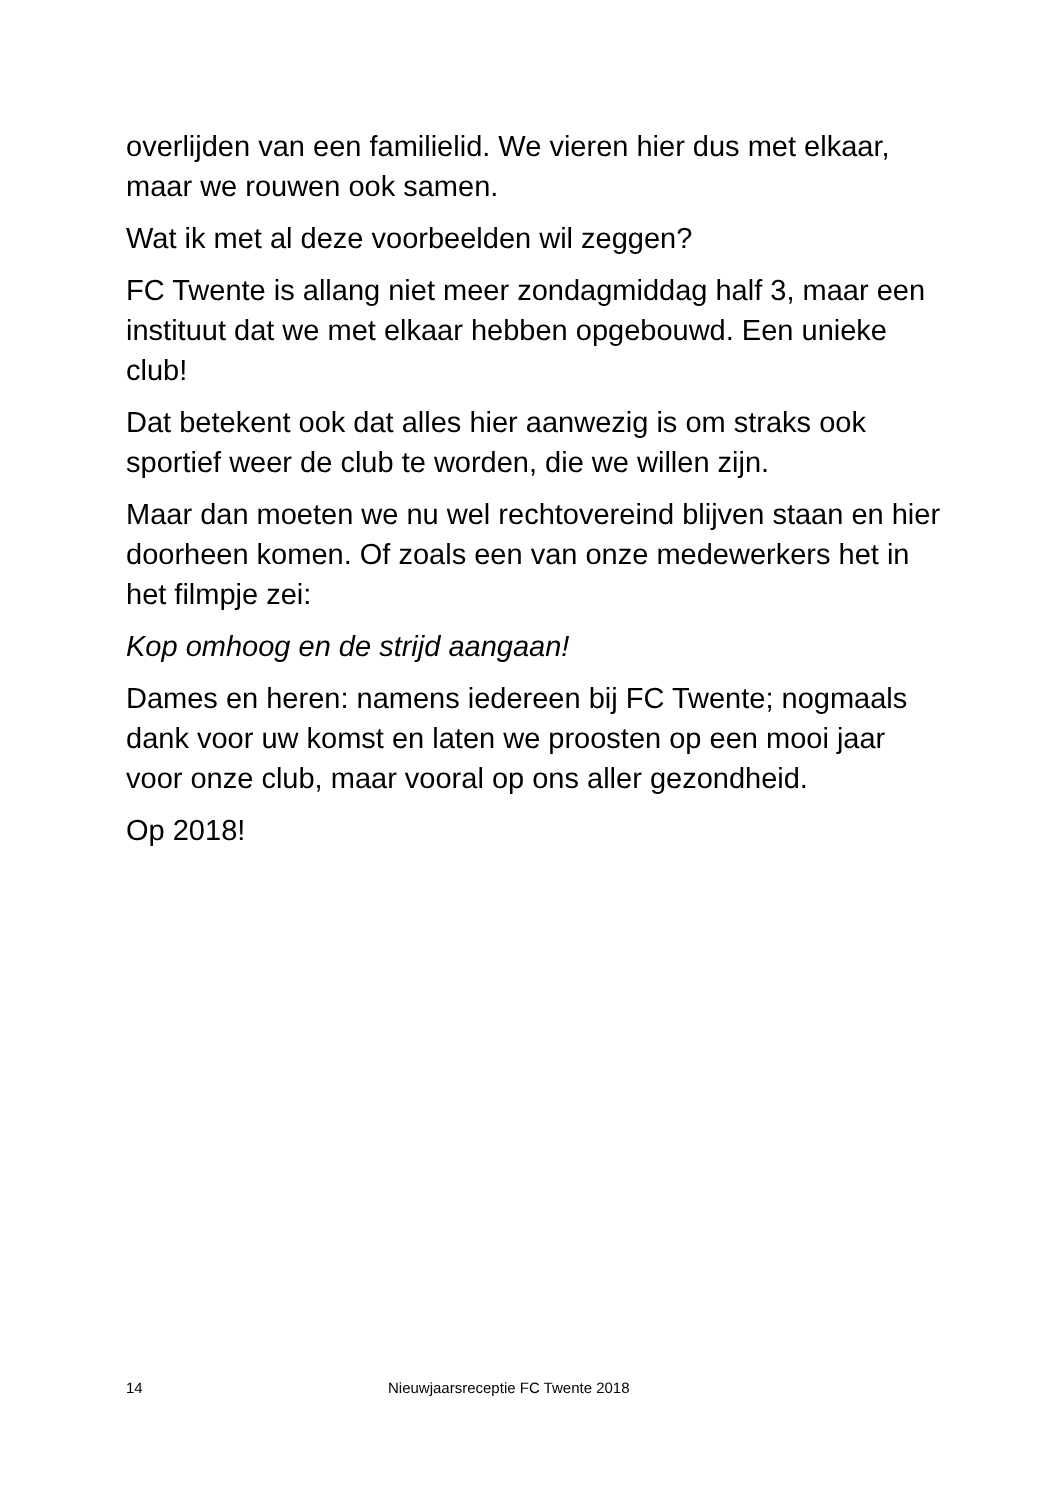overlijden van een familielid. We vieren hier dus met elkaar, maar we rouwen ook samen.
Wat ik met al deze voorbeelden wil zeggen?
FC Twente is allang niet meer zondagmiddag half 3, maar een instituut dat we met elkaar hebben opgebouwd. Een unieke club!
Dat betekent ook dat alles hier aanwezig is om straks ook sportief weer de club te worden, die we willen zijn.
Maar dan moeten we nu wel rechtovereind blijven staan en hier doorheen komen. Of zoals een van onze medewerkers het in het filmpje zei:
Kop omhoog en de strijd aangaan!
Dames en heren: namens iedereen bij FC Twente; nogmaals dank voor uw komst en laten we proosten op een mooi jaar voor onze club, maar vooral op ons aller gezondheid.
Op 2018!
14 Nieuwjaarsreceptie FC Twente 2018